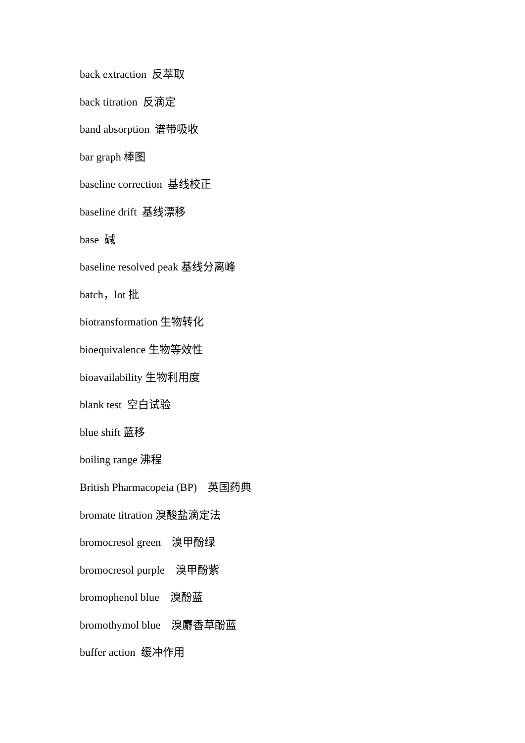back extraction 反萃取
back titration 反滴定
band absorption 谱带吸收
bar graph 棒图
baseline correction 基线校正
baseline drift 基线漂移
base 碱
baseline resolved peak 基线分离峰
batch，lot 批
biotransformation 生物转化
bioequivalence 生物等效性
bioavailability 生物利用度
blank test 空白试验
blue shift 蓝移
boiling range 沸程
British Pharmacopeia (BP) 英国药典
bromate titration 溴酸盐滴定法
bromocresol green 溴甲酚绿
bromocresol purple 溴甲酚紫
bromophenol blue 溴酚蓝
bromothymol blue 溴麝香草酚蓝
buffer action 缓冲作用